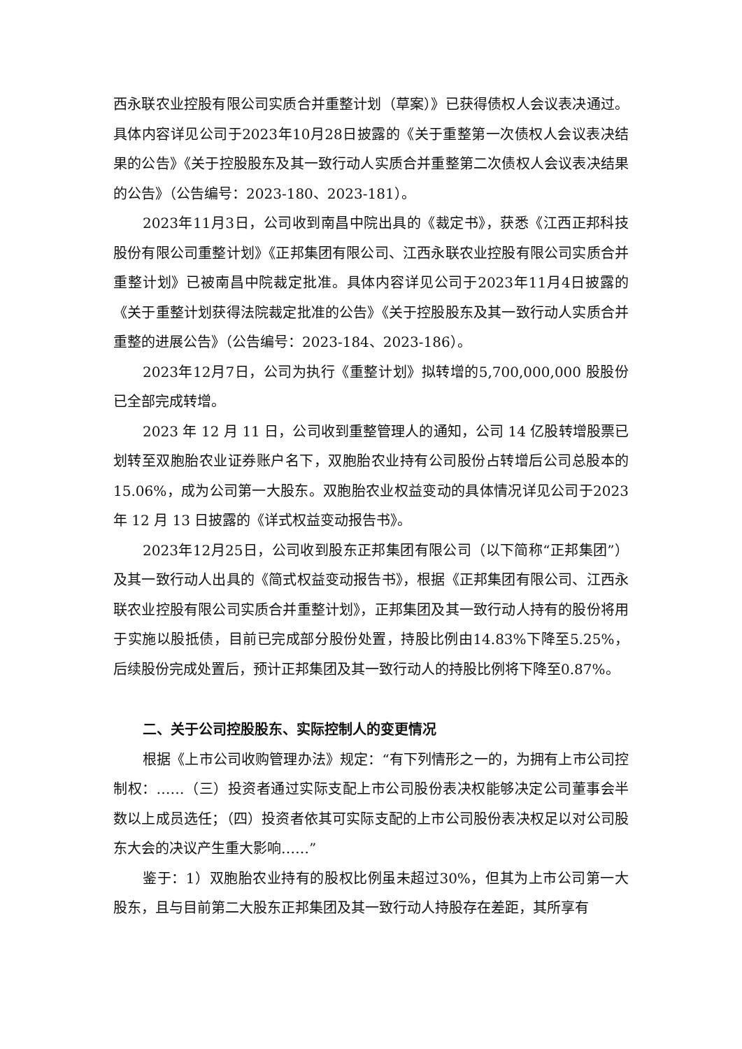西永联农业控股有限公司实质合并重整计划（草案）》已获得债权人会议表决通过。具体内容详见公司于2023年10月28日披露的《关于重整第一次债权人会议表决结果的公告》《关于控股股东及其一致行动人实质合并重整第二次债权人会议表决结果的公告》（公告编号：2023-180、2023-181）。
2023年11月3日，公司收到南昌中院出具的《裁定书》，获悉《江西正邦科技股份有限公司重整计划》《正邦集团有限公司、江西永联农业控股有限公司实质合并重整计划》已被南昌中院裁定批准。具体内容详见公司于2023年11月4日披露的《关于重整计划获得法院裁定批准的公告》《关于控股股东及其一致行动人实质合并重整的进展公告》（公告编号：2023-184、2023-186）。
2023年12月7日，公司为执行《重整计划》拟转增的5,700,000,000 股股份已全部完成转增。
2023 年 12 月 11 日，公司收到重整管理人的通知，公司 14 亿股转增股票已划转至双胞胎农业证券账户名下，双胞胎农业持有公司股份占转增后公司总股本的 15.06%，成为公司第一大股东。双胞胎农业权益变动的具体情况详见公司于2023 年 12 月 13 日披露的《详式权益变动报告书》。
2023年12月25日，公司收到股东正邦集团有限公司（以下简称“正邦集团”）及其一致行动人出具的《简式权益变动报告书》，根据《正邦集团有限公司、江西永联农业控股有限公司实质合并重整计划》，正邦集团及其一致行动人持有的股份将用于实施以股抵债，目前已完成部分股份处置，持股比例由14.83%下降至5.25%，后续股份完成处置后，预计正邦集团及其一致行动人的持股比例将下降至0.87%。
二、关于公司控股股东、实际控制人的变更情况
根据《上市公司收购管理办法》规定：“有下列情形之一的，为拥有上市公司控制权：……（三）投资者通过实际支配上市公司股份表决权能够决定公司董事会半数以上成员选任；（四）投资者依其可实际支配的上市公司股份表决权足以对公司股东大会的决议产生重大影响……”
鉴于：1）双胞胎农业持有的股权比例虽未超过30%，但其为上市公司第一大股东，且与目前第二大股东正邦集团及其一致行动人持股存在差距，其所享有